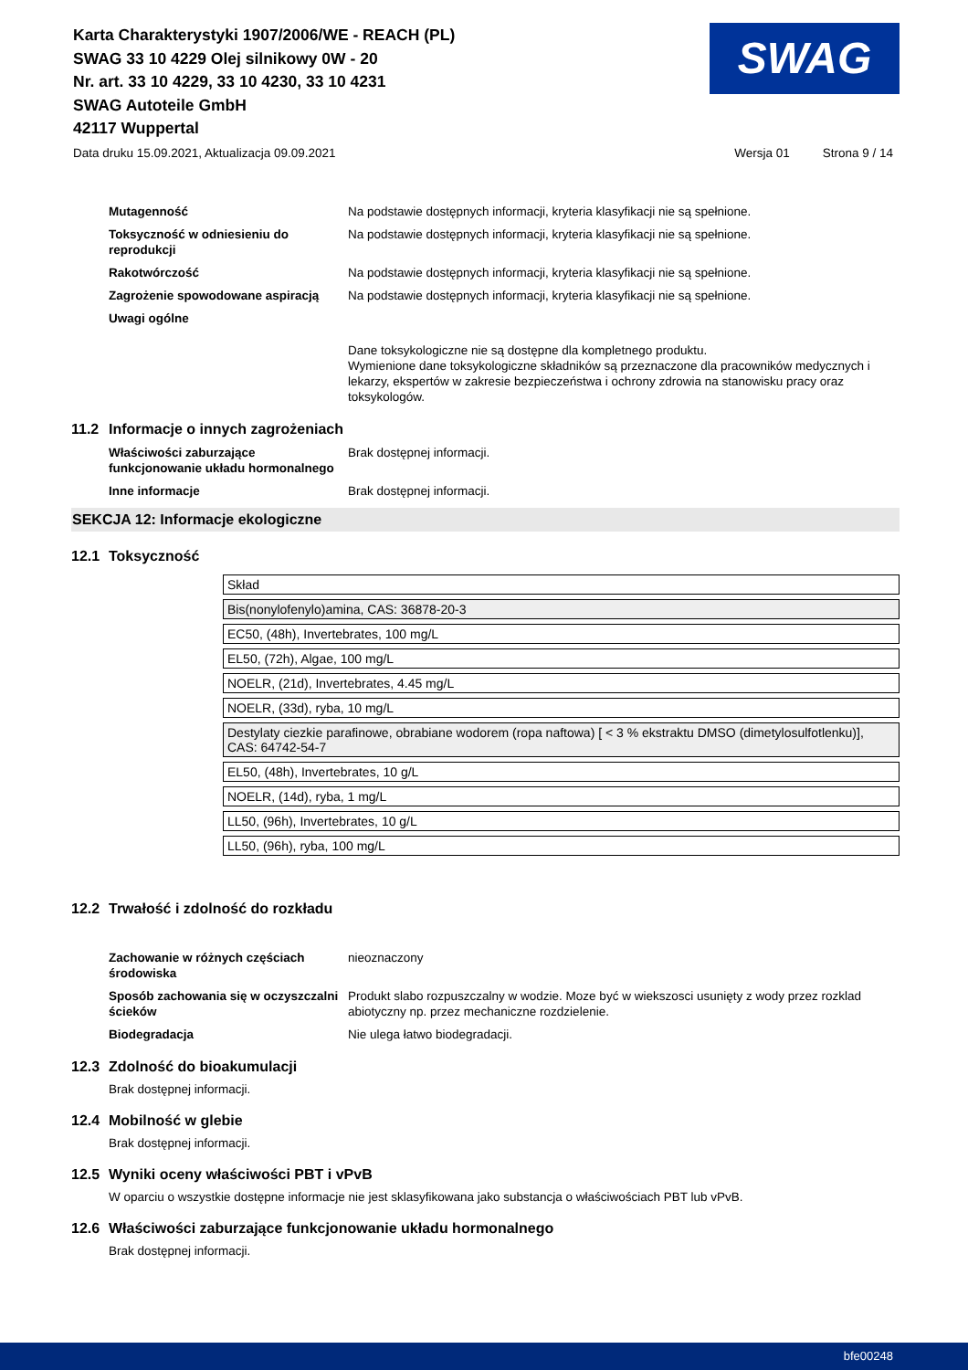Karta Charakterystyki 1907/2006/WE - REACH (PL)
SWAG 33 10 4229 Olej silnikowy 0W - 20
Nr. art. 33 10 4229, 33 10 4230, 33 10 4231
SWAG Autoteile GmbH
42117 Wuppertal
SWAG
Data druku 15.09.2021, Aktualizacja 09.09.2021 Wersja 01 Strona 9 / 14
Mutagenność Na podstawie dostępnych informacji, kryteria klasyfikacji nie są spełnione.
Toksyczność w odniesieniu do reprodukcji
Na podstawie dostępnych informacji, kryteria klasyfikacji nie są spełnione.
Rakotwórczość Na podstawie dostępnych informacji, kryteria klasyfikacji nie są spełnione.
Zagrożenie spowodowane aspiracją Na podstawie dostępnych informacji, kryteria klasyfikacji nie są spełnione.
Uwagi ogólne
Dane toksykologiczne nie są dostępne dla kompletnego produktu.
Wymienione dane toksykologiczne składników są przeznaczone dla pracowników medycznych i lekarzy, ekspertów w zakresie bezpieczeństwa i ochrony zdrowia na stanowisku pracy oraz toksykologów.
11.2 Informacje o innych zagrożeniach
Właściwości zaburzające funkcjonowanie układu hormonalnego
Brak dostępnej informacji.
Inne informacje Brak dostępnej informacji.
SEKCJA 12: Informacje ekologiczne
12.1 Toksyczność
| Skład |
| Bis(nonylofenylo)amina, CAS: 36878-20-3 |
| EC50, (48h), Invertebrates, 100 mg/L |
| EL50, (72h), Algae, 100 mg/L |
| NOELR, (21d), Invertebrates, 4.45 mg/L |
| NOELR, (33d), ryba, 10 mg/L |
| Destylaty ciezkie parafinowe, obrabiane wodorem (ropa naftowa) [ < 3 % ekstraktu DMSO (dimetylosulfotlenku)], CAS: 64742-54-7 |
| EL50, (48h), Invertebrates, 10 g/L |
| NOELR, (14d), ryba, 1 mg/L |
| LL50, (96h), Invertebrates, 10 g/L |
| LL50, (96h), ryba, 100 mg/L |
12.2 Trwałość i zdolność do rozkładu
Zachowanie w różnych częściach środowiska
nieoznaczony
Sposób zachowania się w oczyszczalni ścieków
Produkt slabo rozpuszczalny w wodzie. Moze być w wiekszosci usunięty z wody przez rozklad abiotyczny np. przez mechaniczne rozdzielenie.
Biodegradacja Nie ulega łatwo biodegradacji.
12.3 Zdolność do bioakumulacji
Brak dostępnej informacji.
12.4 Mobilność w glebie
Brak dostępnej informacji.
12.5 Wyniki oceny właściwości PBT i vPvB
W oparciu o wszystkie dostępne informacje nie jest sklasyfikowana jako substancja o właściwościach PBT lub vPvB.
12.6 Właściwości zaburzające funkcjonowanie układu hormonalnego
Brak dostępnej informacji.
bfe00248